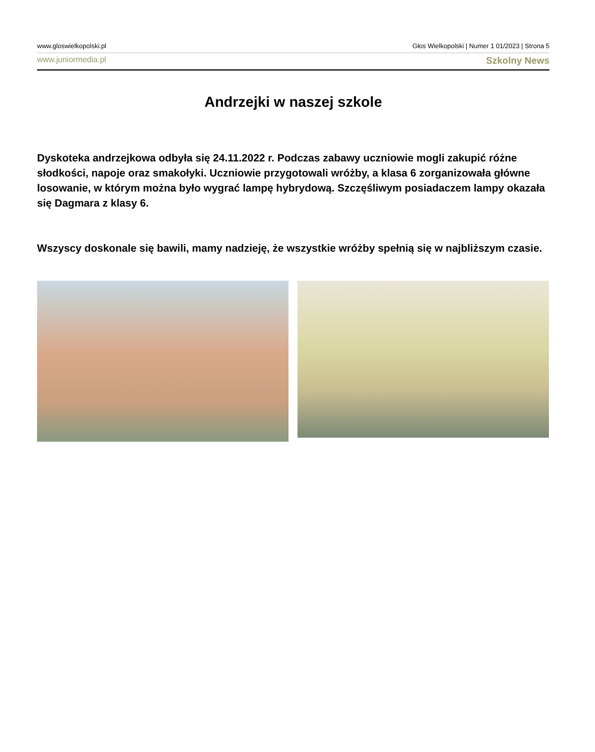www.gloswielkopolski.pl Głos Wielkopolski | Numer 1 01/2023 | Strona 5
www.juniormedia.pl Szkolny News
Andrzejki w naszej szkole
Dyskoteka andrzejkowa odbyła się 24.11.2022 r. Podczas zabawy uczniowie mogli zakupić różne słodkości, napoje oraz smakołyki. Uczniowie przygotowali wróżby, a klasa 6 zorganizowała główne losowanie, w którym można było wygrać lampę hybrydową. Szczęśliwym posiadaczem lampy okazała się Dagmara z klasy 6.
Wszyscy doskonale się bawili, mamy nadzieję, że wszystkie wróżby spełnią się w najbliższym czasie.